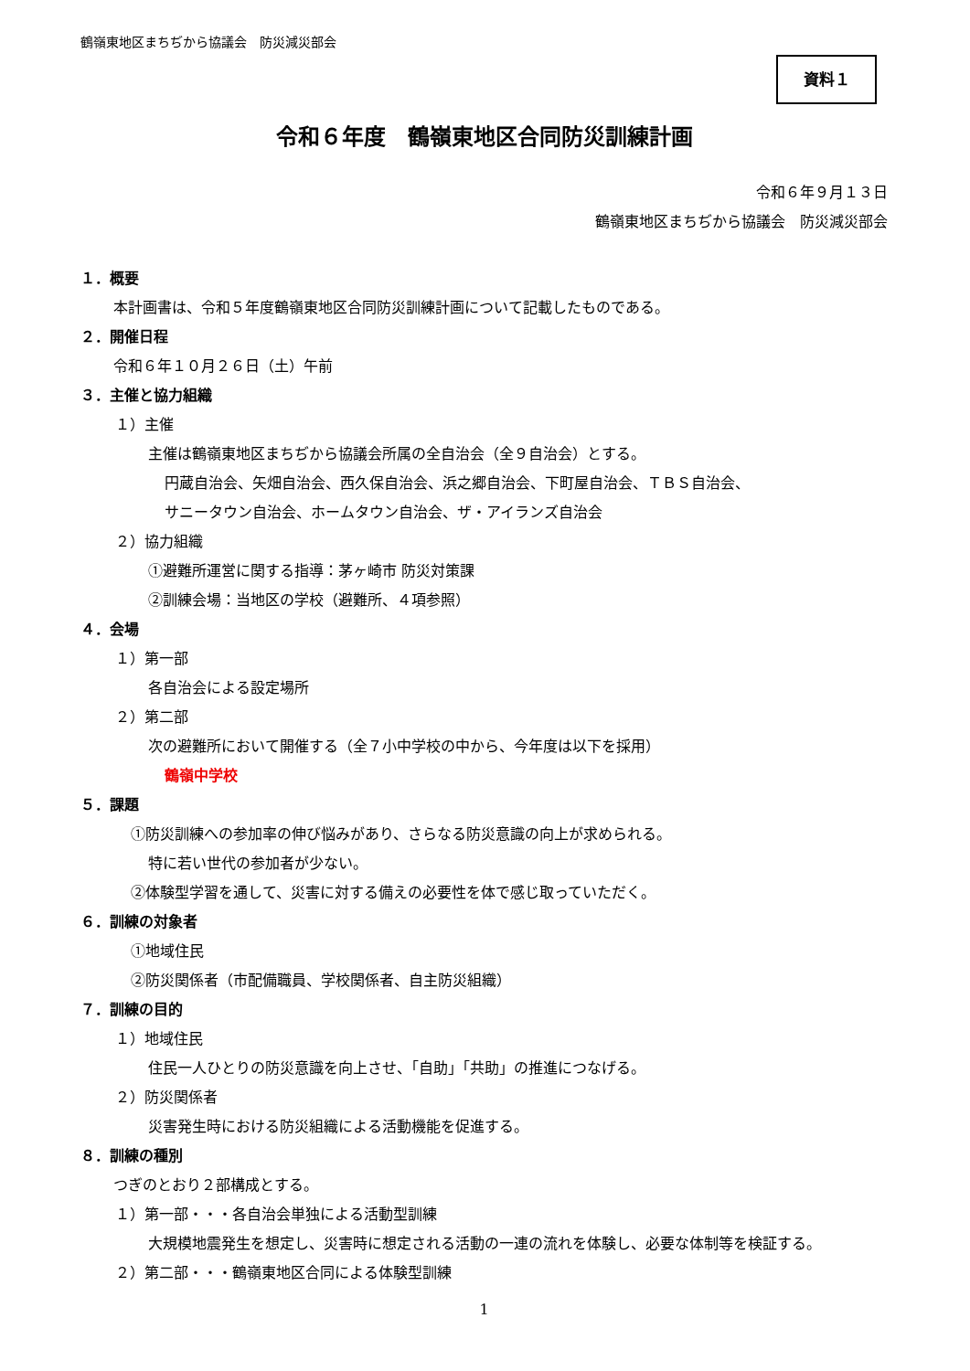鶴嶺東地区まちぢから協議会　防災減災部会
資料１
令和６年度　鶴嶺東地区合同防災訓練計画
令和６年９月１３日
鶴嶺東地区まちぢから協議会　防災減災部会
１．概要
本計画書は、令和５年度鶴嶺東地区合同防災訓練計画について記載したものである。
２．開催日程
令和６年１０月２６日（土）午前
３．主催と協力組織
１）主催
主催は鶴嶺東地区まちぢから協議会所属の全自治会（全９自治会）とする。
円蔵自治会、矢畑自治会、西久保自治会、浜之郷自治会、下町屋自治会、ＴＢＳ自治会、
サニータウン自治会、ホームタウン自治会、ザ・アイランズ自治会
２）協力組織
①避難所運営に関する指導：茅ヶ崎市 防災対策課
②訓練会場：当地区の学校（避難所、４項参照）
４．会場
１）第一部
各自治会による設定場所
２）第二部
次の避難所において開催する（全７小中学校の中から、今年度は以下を採用）
鶴嶺中学校
５．課題
①防災訓練への参加率の伸び悩みがあり、さらなる防災意識の向上が求められる。
特に若い世代の参加者が少ない。
②体験型学習を通して、災害に対する備えの必要性を体で感じ取っていただく。
６．訓練の対象者
①地域住民
②防災関係者（市配備職員、学校関係者、自主防災組織）
７．訓練の目的
１）地域住民
住民一人ひとりの防災意識を向上させ、「自助」「共助」の推進につなげる。
２）防災関係者
災害発生時における防災組織による活動機能を促進する。
８．訓練の種別
つぎのとおり２部構成とする。
１）第一部・・・各自治会単独による活動型訓練
大規模地震発生を想定し、災害時に想定される活動の一連の流れを体験し、必要な体制等を検証する。
２）第二部・・・鶴嶺東地区合同による体験型訓練
1